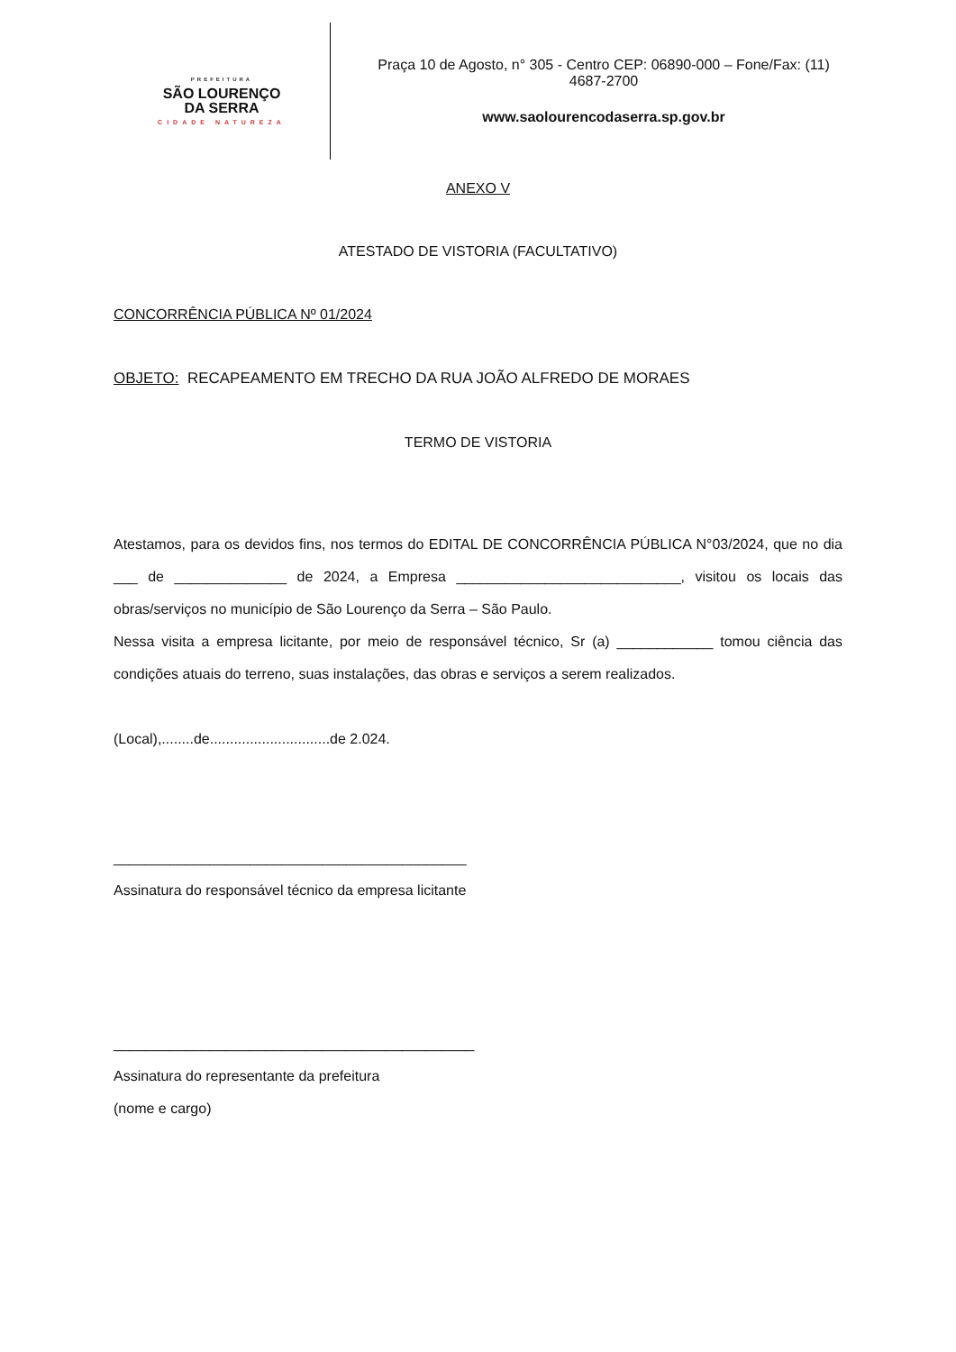PREFEITURA
SÃO LOURENÇO
DA SERRA
CIDADE NATUREZA
Praça 10 de Agosto, n° 305 - Centro CEP: 06890-000 – Fone/Fax: (11) 4687-2700
www.saolourencodaserra.sp.gov.br
ANEXO V
ATESTADO DE VISTORIA (FACULTATIVO)
CONCORRÊNCIA PÚBLICA Nº 01/2024
OBJETO: RECAPEAMENTO EM TRECHO DA RUA JOÃO ALFREDO DE MORAES
TERMO DE VISTORIA
Atestamos, para os devidos fins, nos termos do EDITAL DE CONCORRÊNCIA PÚBLICA N°03/2024, que no dia ___ de ______________ de 2024, a Empresa ____________________________, visitou os locais das obras/serviços no município de São Lourenço da Serra – São Paulo.
Nessa visita a empresa licitante, por meio de responsável técnico, Sr (a) ____________ tomou ciência das condições atuais do terreno, suas instalações, das obras e serviços a serem realizados.
(Local),........de..............................de 2.024.
____________________________________________
Assinatura do responsável técnico da empresa licitante
_____________________________________________
Assinatura do representante da prefeitura
(nome e cargo)